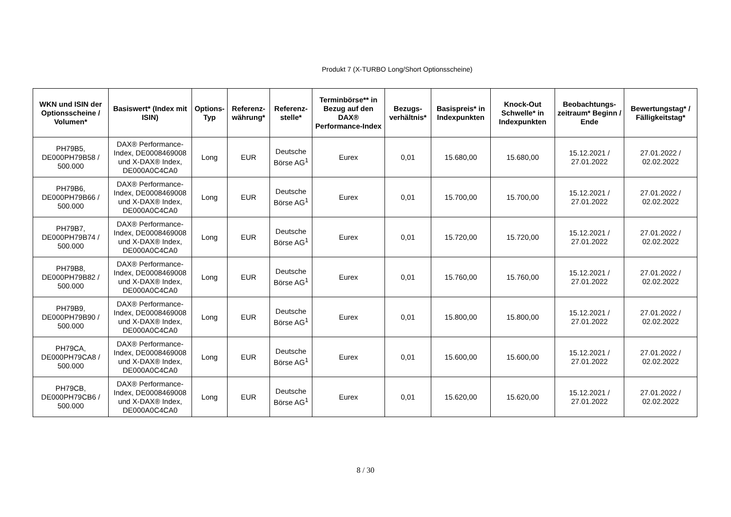Produkt 7 (X-TURBO Long/Short Optionsscheine)
| WKN und ISIN der Optionsscheine / Volumen* | Basiswert* (Index mit ISIN) | Options-Typ | Referenz-währung* | Referenz-stelle* | Terminbörse** in Bezug auf den DAX® Performance-Index | Bezugs-verhältnis* | Basispreis* in Indexpunkten | Knock-Out Schwelle* in Indexpunkten | Beobachtungs-zeitraum* Beginn / Ende | Bewertungstag* / Fälligkeitstag* |
| --- | --- | --- | --- | --- | --- | --- | --- | --- | --- | --- |
| PH79B5, DE000PH79B58 / 500.000 | DAX® Performance-Index, DE0008469008 und X-DAX® Index, DE000A0C4CA0 | Long | EUR | Deutsche Börse AG<sup>1</sup> | Eurex | 0,01 | 15.680,00 | 15.680,00 | 15.12.2021 / 27.01.2022 | 27.01.2022 / 02.02.2022 |
| PH79B6, DE000PH79B66 / 500.000 | DAX® Performance-Index, DE0008469008 und X-DAX® Index, DE000A0C4CA0 | Long | EUR | Deutsche Börse AG<sup>1</sup> | Eurex | 0,01 | 15.700,00 | 15.700,00 | 15.12.2021 / 27.01.2022 | 27.01.2022 / 02.02.2022 |
| PH79B7, DE000PH79B74 / 500.000 | DAX® Performance-Index, DE0008469008 und X-DAX® Index, DE000A0C4CA0 | Long | EUR | Deutsche Börse AG<sup>1</sup> | Eurex | 0,01 | 15.720,00 | 15.720,00 | 15.12.2021 / 27.01.2022 | 27.01.2022 / 02.02.2022 |
| PH79B8, DE000PH79B82 / 500.000 | DAX® Performance-Index, DE0008469008 und X-DAX® Index, DE000A0C4CA0 | Long | EUR | Deutsche Börse AG<sup>1</sup> | Eurex | 0,01 | 15.760,00 | 15.760,00 | 15.12.2021 / 27.01.2022 | 27.01.2022 / 02.02.2022 |
| PH79B9, DE000PH79B90 / 500.000 | DAX® Performance-Index, DE0008469008 und X-DAX® Index, DE000A0C4CA0 | Long | EUR | Deutsche Börse AG<sup>1</sup> | Eurex | 0,01 | 15.800,00 | 15.800,00 | 15.12.2021 / 27.01.2022 | 27.01.2022 / 02.02.2022 |
| PH79CA, DE000PH79CA8 / 500.000 | DAX® Performance-Index, DE0008469008 und X-DAX® Index, DE000A0C4CA0 | Long | EUR | Deutsche Börse AG<sup>1</sup> | Eurex | 0,01 | 15.600,00 | 15.600,00 | 15.12.2021 / 27.01.2022 | 27.01.2022 / 02.02.2022 |
| PH79CB, DE000PH79CB6 / 500.000 | DAX® Performance-Index, DE0008469008 und X-DAX® Index, DE000A0C4CA0 | Long | EUR | Deutsche Börse AG<sup>1</sup> | Eurex | 0,01 | 15.620,00 | 15.620,00 | 15.12.2021 / 27.01.2022 | 27.01.2022 / 02.02.2022 |
8 / 30